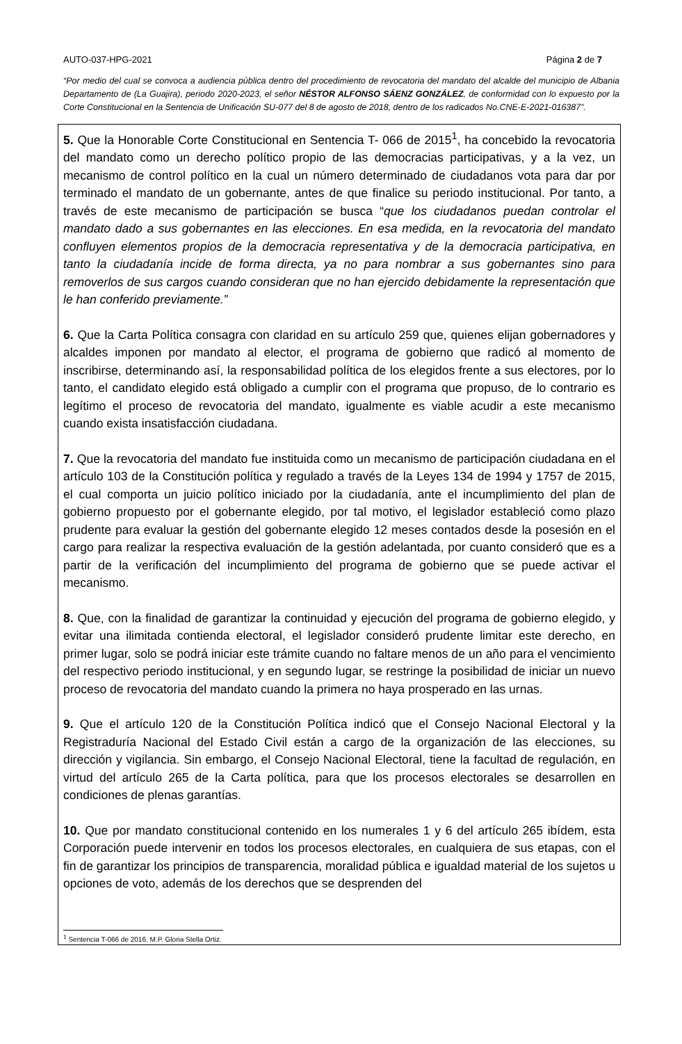AUTO-037-HPG-2021 Página 2 de 7
“Por medio del cual se convoca a audiencia pública dentro del procedimiento de revocatoria del mandato del alcalde del municipio de Albania Departamento de (La Guajira), periodo 2020-2023, el señor NÉSTOR ALFONSO SÁENZ GONZÁLEZ, de conformidad con lo expuesto por la Corte Constitucional en la Sentencia de Unificación SU-077 del 8 de agosto de 2018, dentro de los radicados No.CNE-E-2021-016387”.
5. Que la Honorable Corte Constitucional en Sentencia T- 066 de 2015<sup>1</sup>, ha concebido la revocatoria del mandato como un derecho político propio de las democracias participativas, y a la vez, un mecanismo de control político en la cual un número determinado de ciudadanos vota para dar por terminado el mandato de un gobernante, antes de que finalice su periodo institucional. Por tanto, a través de este mecanismo de participación se busca “que los ciudadanos puedan controlar el mandato dado a sus gobernantes en las elecciones. En esa medida, en la revocatoria del mandato confluyen elementos propios de la democracia representativa y de la democracia participativa, en tanto la ciudadanía incide de forma directa, ya no para nombrar a sus gobernantes sino para removerlos de sus cargos cuando consideran que no han ejercido debidamente la representación que le han conferido previamente.”
6. Que la Carta Política consagra con claridad en su artículo 259 que, quienes elijan gobernadores y alcaldes imponen por mandato al elector, el programa de gobierno que radicó al momento de inscribirse, determinando así, la responsabilidad política de los elegidos frente a sus electores, por lo tanto, el candidato elegido está obligado a cumplir con el programa que propuso, de lo contrario es legítimo el proceso de revocatoria del mandato, igualmente es viable acudir a este mecanismo cuando exista insatisfacción ciudadana.
7. Que la revocatoria del mandato fue instituida como un mecanismo de participación ciudadana en el artículo 103 de la Constitución política y regulado a través de la Leyes 134 de 1994 y 1757 de 2015, el cual comporta un juicio político iniciado por la ciudadanía, ante el incumplimiento del plan de gobierno propuesto por el gobernante elegido, por tal motivo, el legislador estableció como plazo prudente para evaluar la gestión del gobernante elegido 12 meses contados desde la posesión en el cargo para realizar la respectiva evaluación de la gestión adelantada, por cuanto consideró que es a partir de la verificación del incumplimiento del programa de gobierno que se puede activar el mecanismo.
8. Que, con la finalidad de garantizar la continuidad y ejecución del programa de gobierno elegido, y evitar una ilimitada contienda electoral, el legislador consideró prudente limitar este derecho, en primer lugar, solo se podrá iniciar este trámite cuando no faltare menos de un año para el vencimiento del respectivo periodo institucional, y en segundo lugar, se restringe la posibilidad de iniciar un nuevo proceso de revocatoria del mandato cuando la primera no haya prosperado en las urnas.
9. Que el artículo 120 de la Constitución Política indicó que el Consejo Nacional Electoral y la Registraduría Nacional del Estado Civil están a cargo de la organización de las elecciones, su dirección y vigilancia. Sin embargo, el Consejo Nacional Electoral, tiene la facultad de regulación, en virtud del artículo 265 de la Carta política, para que los procesos electorales se desarrollen en condiciones de plenas garantías.
10. Que por mandato constitucional contenido en los numerales 1 y 6 del artículo 265 ibídem, esta Corporación puede intervenir en todos los procesos electorales, en cualquiera de sus etapas, con el fin de garantizar los principios de transparencia, moralidad pública e igualdad material de los sujetos u opciones de voto, además de los derechos que se desprenden del
<sup>1</sup> Sentencia T-066 de 2016. M.P. Gloria Stella Ortiz.